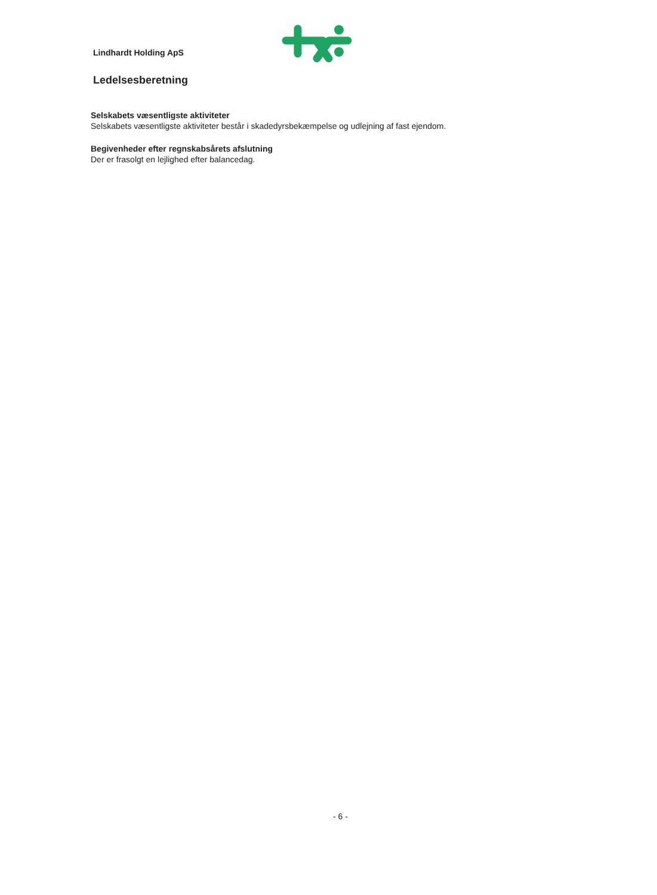Lindhardt Holding ApS
Ledelsesberetning
Selskabets væsentligste aktiviteter
Selskabets væsentligste aktiviteter består i skadedyrsbekæmpelse og udlejning af fast ejendom.
Begivenheder efter regnskabsårets afslutning
Der er frasolgt en lejlighed efter balancedag.
- 6 -